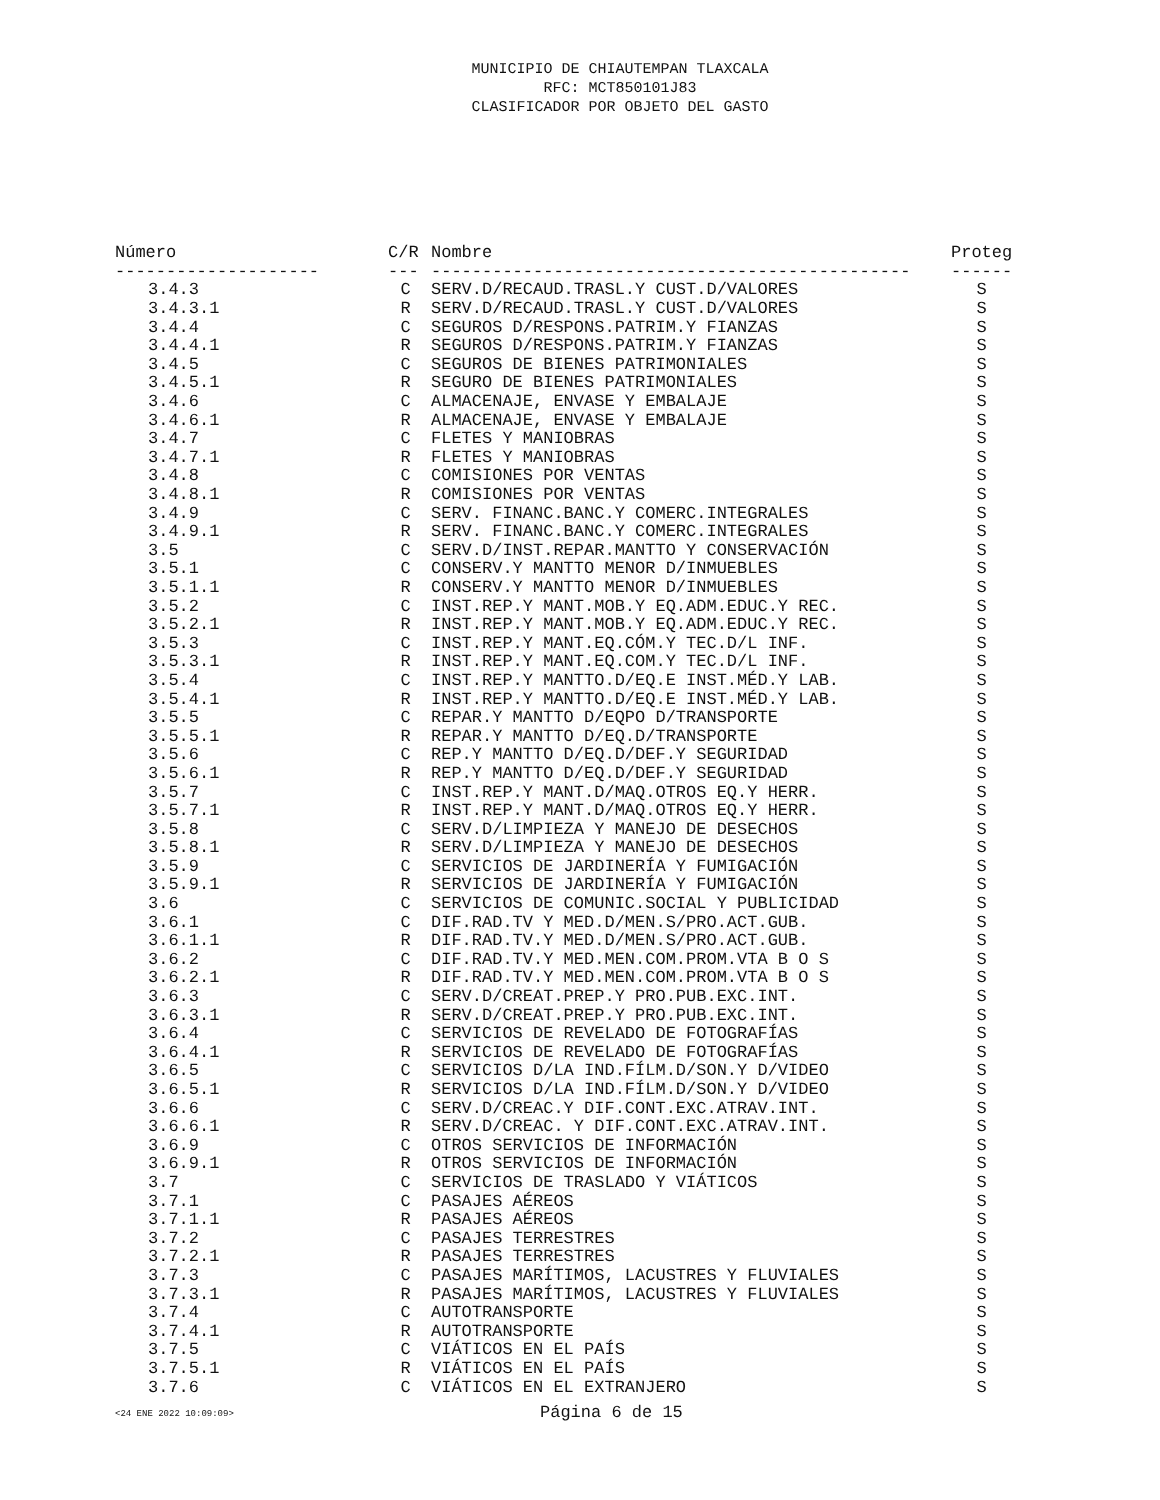MUNICIPIO DE CHIAUTEMPAN TLAXCALA
RFC: MCT850101J83
CLASIFICADOR POR OBJETO DEL GASTO
| Número | C/R | Nombre | Proteg |
| --- | --- | --- | --- |
| -------------------- | --- | ----------------------------------------------- | ------ |
| 3.4.3 | C | SERV.D/RECAUD.TRASL.Y CUST.D/VALORES | S |
| 3.4.3.1 | R | SERV.D/RECAUD.TRASL.Y CUST.D/VALORES | S |
| 3.4.4 | C | SEGUROS D/RESPONS.PATRIM.Y FIANZAS | S |
| 3.4.4.1 | R | SEGUROS D/RESPONS.PATRIM.Y FIANZAS | S |
| 3.4.5 | C | SEGUROS DE BIENES PATRIMONIALES | S |
| 3.4.5.1 | R | SEGURO DE BIENES PATRIMONIALES | S |
| 3.4.6 | C | ALMACENAJE, ENVASE Y EMBALAJE | S |
| 3.4.6.1 | R | ALMACENAJE, ENVASE Y EMBALAJE | S |
| 3.4.7 | C | FLETES Y MANIOBRAS | S |
| 3.4.7.1 | R | FLETES Y MANIOBRAS | S |
| 3.4.8 | C | COMISIONES POR VENTAS | S |
| 3.4.8.1 | R | COMISIONES POR VENTAS | S |
| 3.4.9 | C | SERV. FINANC.BANC.Y COMERC.INTEGRALES | S |
| 3.4.9.1 | R | SERV. FINANC.BANC.Y COMERC.INTEGRALES | S |
| 3.5 | C | SERV.D/INST.REPAR.MANTTO Y CONSERVACIÓN | S |
| 3.5.1 | C | CONSERV.Y MANTTO MENOR D/INMUEBLES | S |
| 3.5.1.1 | R | CONSERV.Y MANTTO MENOR D/INMUEBLES | S |
| 3.5.2 | C | INST.REP.Y MANT.MOB.Y EQ.ADM.EDUC.Y REC. | S |
| 3.5.2.1 | R | INST.REP.Y MANT.MOB.Y EQ.ADM.EDUC.Y REC. | S |
| 3.5.3 | C | INST.REP.Y MANT.EQ.CÓM.Y TEC.D/L INF. | S |
| 3.5.3.1 | R | INST.REP.Y MANT.EQ.COM.Y TEC.D/L INF. | S |
| 3.5.4 | C | INST.REP.Y MANTTO.D/EQ.E INST.MÉD.Y LAB. | S |
| 3.5.4.1 | R | INST.REP.Y MANTTO.D/EQ.E INST.MÉD.Y LAB. | S |
| 3.5.5 | C | REPAR.Y MANTTO D/EQPO D/TRANSPORTE | S |
| 3.5.5.1 | R | REPAR.Y MANTTO D/EQ.D/TRANSPORTE | S |
| 3.5.6 | C | REP.Y MANTTO D/EQ.D/DEF.Y SEGURIDAD | S |
| 3.5.6.1 | R | REP.Y MANTTO D/EQ.D/DEF.Y SEGURIDAD | S |
| 3.5.7 | C | INST.REP.Y MANT.D/MAQ.OTROS EQ.Y HERR. | S |
| 3.5.7.1 | R | INST.REP.Y MANT.D/MAQ.OTROS EQ.Y HERR. | S |
| 3.5.8 | C | SERV.D/LIMPIEZA Y MANEJO DE DESECHOS | S |
| 3.5.8.1 | R | SERV.D/LIMPIEZA Y MANEJO DE DESECHOS | S |
| 3.5.9 | C | SERVICIOS DE JARDINERÍA Y FUMIGACIÓN | S |
| 3.5.9.1 | R | SERVICIOS DE JARDINERÍA Y FUMIGACIÓN | S |
| 3.6 | C | SERVICIOS DE COMUNIC.SOCIAL Y PUBLICIDAD | S |
| 3.6.1 | C | DIF.RAD.TV Y MED.D/MEN.S/PRO.ACT.GUB. | S |
| 3.6.1.1 | R | DIF.RAD.TV.Y MED.D/MEN.S/PRO.ACT.GUB. | S |
| 3.6.2 | C | DIF.RAD.TV.Y MED.MEN.COM.PROM.VTA B O S | S |
| 3.6.2.1 | R | DIF.RAD.TV.Y MED.MEN.COM.PROM.VTA B O S | S |
| 3.6.3 | C | SERV.D/CREAT.PREP.Y PRO.PUB.EXC.INT. | S |
| 3.6.3.1 | R | SERV.D/CREAT.PREP.Y PRO.PUB.EXC.INT. | S |
| 3.6.4 | C | SERVICIOS DE REVELADO DE FOTOGRAFÍAS | S |
| 3.6.4.1 | R | SERVICIOS DE REVELADO DE FOTOGRAFÍAS | S |
| 3.6.5 | C | SERVICIOS D/LA IND.FÍLM.D/SON.Y D/VIDEO | S |
| 3.6.5.1 | R | SERVICIOS D/LA IND.FÍLM.D/SON.Y D/VIDEO | S |
| 3.6.6 | C | SERV.D/CREAC.Y DIF.CONT.EXC.ATRAV.INT. | S |
| 3.6.6.1 | R | SERV.D/CREAC. Y DIF.CONT.EXC.ATRAV.INT. | S |
| 3.6.9 | C | OTROS SERVICIOS DE INFORMACIÓN | S |
| 3.6.9.1 | R | OTROS SERVICIOS DE INFORMACIÓN | S |
| 3.7 | C | SERVICIOS DE TRASLADO Y VIÁTICOS | S |
| 3.7.1 | C | PASAJES AÉREOS | S |
| 3.7.1.1 | R | PASAJES AÉREOS | S |
| 3.7.2 | C | PASAJES TERRESTRES | S |
| 3.7.2.1 | R | PASAJES TERRESTRES | S |
| 3.7.3 | C | PASAJES MARÍTIMOS, LACUSTRES Y FLUVIALES | S |
| 3.7.3.1 | R | PASAJES MARÍTIMOS, LACUSTRES Y FLUVIALES | S |
| 3.7.4 | C | AUTOTRANSPORTE | S |
| 3.7.4.1 | R | AUTOTRANSPORTE | S |
| 3.7.5 | C | VIÁTICOS EN EL PAÍS | S |
| 3.7.5.1 | R | VIÁTICOS EN EL PAÍS | S |
| 3.7.6 | C | VIÁTICOS EN EL EXTRANJERO | S |
<24 ENE 2022 10:09:09>
Página 6 de 15